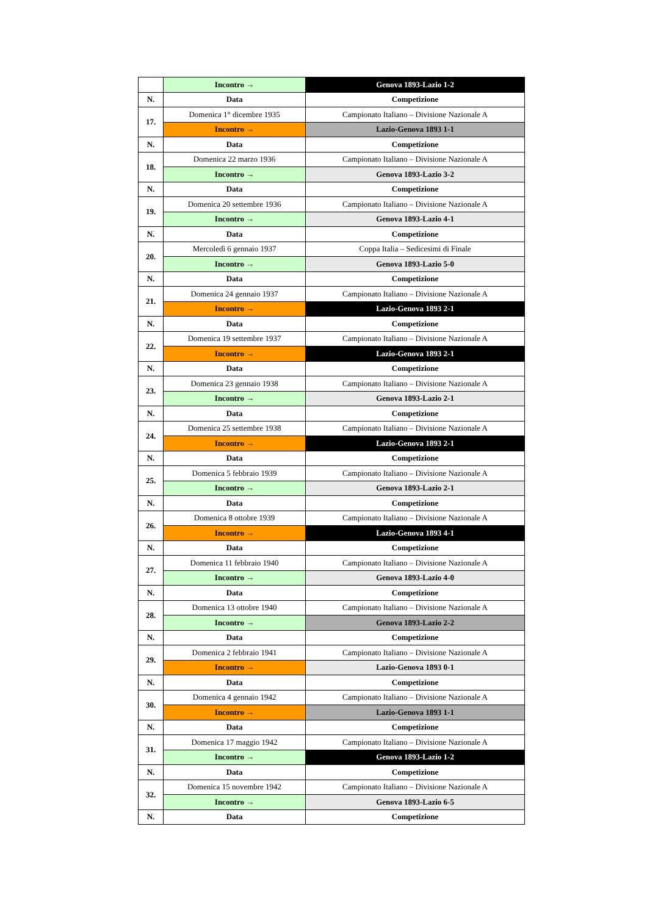| | Incontro → | Genova 1893-Lazio 1-2 |
| N. | Data | Competizione |
| 17. | Domenica 1° dicembre 1935 | Campionato Italiano – Divisione Nazionale A |
| | Incontro → | Lazio-Genova 1893 1-1 |
| N. | Data | Competizione |
| 18. | Domenica 22 marzo 1936 | Campionato Italiano – Divisione Nazionale A |
| | Incontro → | Genova 1893-Lazio 3-2 |
| N. | Data | Competizione |
| 19. | Domenica 20 settembre 1936 | Campionato Italiano – Divisione Nazionale A |
| | Incontro → | Genova 1893-Lazio 4-1 |
| N. | Data | Competizione |
| 20. | Mercoledì 6 gennaio 1937 | Coppa Italia – Sedicesimi di Finale |
| | Incontro → | Genova 1893-Lazio 5-0 |
| N. | Data | Competizione |
| 21. | Domenica 24 gennaio 1937 | Campionato Italiano – Divisione Nazionale A |
| | Incontro → | Lazio-Genova 1893 2-1 |
| N. | Data | Competizione |
| 22. | Domenica 19 settembre 1937 | Campionato Italiano – Divisione Nazionale A |
| | Incontro → | Lazio-Genova 1893 2-1 |
| N. | Data | Competizione |
| 23. | Domenica 23 gennaio 1938 | Campionato Italiano – Divisione Nazionale A |
| | Incontro → | Genova 1893-Lazio 2-1 |
| N. | Data | Competizione |
| 24. | Domenica 25 settembre 1938 | Campionato Italiano – Divisione Nazionale A |
| | Incontro → | Lazio-Genova 1893 2-1 |
| N. | Data | Competizione |
| 25. | Domenica 5 febbraio 1939 | Campionato Italiano – Divisione Nazionale A |
| | Incontro → | Genova 1893-Lazio 2-1 |
| N. | Data | Competizione |
| 26. | Domenica 8 ottobre 1939 | Campionato Italiano – Divisione Nazionale A |
| | Incontro → | Lazio-Genova 1893 4-1 |
| N. | Data | Competizione |
| 27. | Domenica 11 febbraio 1940 | Campionato Italiano – Divisione Nazionale A |
| | Incontro → | Genova 1893-Lazio 4-0 |
| N. | Data | Competizione |
| 28. | Domenica 13 ottobre 1940 | Campionato Italiano – Divisione Nazionale A |
| | Incontro → | Genova 1893-Lazio 2-2 |
| N. | Data | Competizione |
| 29. | Domenica 2 febbraio 1941 | Campionato Italiano – Divisione Nazionale A |
| | Incontro → | Lazio-Genova 1893 0-1 |
| N. | Data | Competizione |
| 30. | Domenica 4 gennaio 1942 | Campionato Italiano – Divisione Nazionale A |
| | Incontro → | Lazio-Genova 1893 1-1 |
| N. | Data | Competizione |
| 31. | Domenica 17 maggio 1942 | Campionato Italiano – Divisione Nazionale A |
| | Incontro → | Genova 1893-Lazio 1-2 |
| N. | Data | Competizione |
| 32. | Domenica 15 novembre 1942 | Campionato Italiano – Divisione Nazionale A |
| | Incontro → | Genova 1893-Lazio 6-5 |
| N. | Data | Competizione |